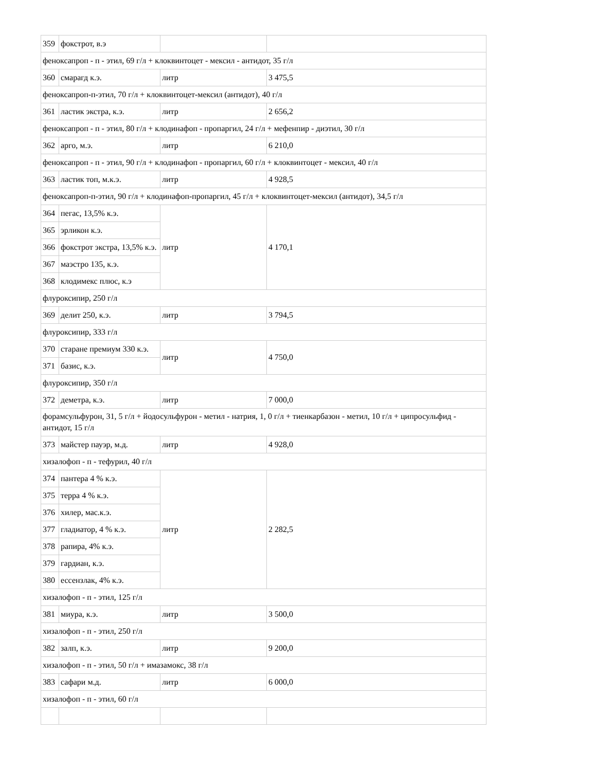| 359 | фокстрот, в.э | | |
| феноксапроп - п - этил, 69 г/л + клоквинтоцет - мексил - антидот, 35 г/л | | | |
| 360 | смарагд к.э. | литр | 3 475,5 |
| феноксапроп-п-этил, 70 г/л + клоквинтоцет-мексил (антидот), 40 г/л | | | |
| 361 | ластик экстра, к.э. | литр | 2 656,2 |
| феноксапроп - п - этил, 80 г/л + клодинафоп - пропаргил, 24 г/л + мефенпир - диэтил, 30 г/л | | | |
| 362 | арго, м.э. | литр | 6 210,0 |
| феноксапроп - п - этил, 90 г/л + клодинафоп - пропаргил, 60 г/л + клоквинтоцет - мексил, 40 г/л | | | |
| 363 | ластик топ, м.к.э. | литр | 4 928,5 |
| феноксапроп-п-этил, 90 г/л + клодинафоп-пропаргил, 45 г/л + клоквинтоцет-мексил (антидот), 34,5 г/л | | | |
| 364 | пегас, 13,5% к.э. | литр | 4 170,1 |
| 365 | эрликон к.э. | | |
| 366 | фокстрот экстра, 13,5% к.э. | | |
| 367 | маэстро 135, к.э. | | |
| 368 | клодимекс плюс, к.э | | |
| флуроксипир, 250 г/л | | | |
| 369 | делит 250, к.э. | литр | 3 794,5 |
| флуроксипир, 333 г/л | | | |
| 370 | старане премиум 330 к.э. | литр | 4 750,0 |
| 371 | базис, к.э. | | |
| флуроксипир, 350 г/л | | | |
| 372 | деметра, к.э. | литр | 7 000,0 |
| форамсульфурон, 31, 5 г/л + йодосульфурон - метил - натрия, 1, 0 г/л + тиенкарбазон - метил, 10 г/л + ципросульфид - антидот, 15 г/л | | | |
| 373 | майстер пауэр, м.д. | литр | 4 928,0 |
| хизалофоп - п - тефурил, 40 г/л | | | |
| 374 | пантера 4 % к.э. | литр | 2 282,5 |
| 375 | терра 4 % к.э. | | |
| 376 | хилер, мас.к.э. | | |
| 377 | гладиатор, 4 % к.э. | | |
| 378 | рапира, 4% к.э. | | |
| 379 | гардиан, к.э. | | |
| 380 | ессензлак, 4% к.э. | | |
| хизалофоп - п - этил, 125 г/л | | | |
| 381 | миура, к.э. | литр | 3 500,0 |
| хизалофоп - п - этил, 250 г/л | | | |
| 382 | залп, к.э. | литр | 9 200,0 |
| хизалофоп - п - этил, 50 г/л + имазамокс, 38 г/л | | | |
| 383 | сафари м.д. | литр | 6 000,0 |
| хизалофоп - п - этил, 60 г/л | | | |